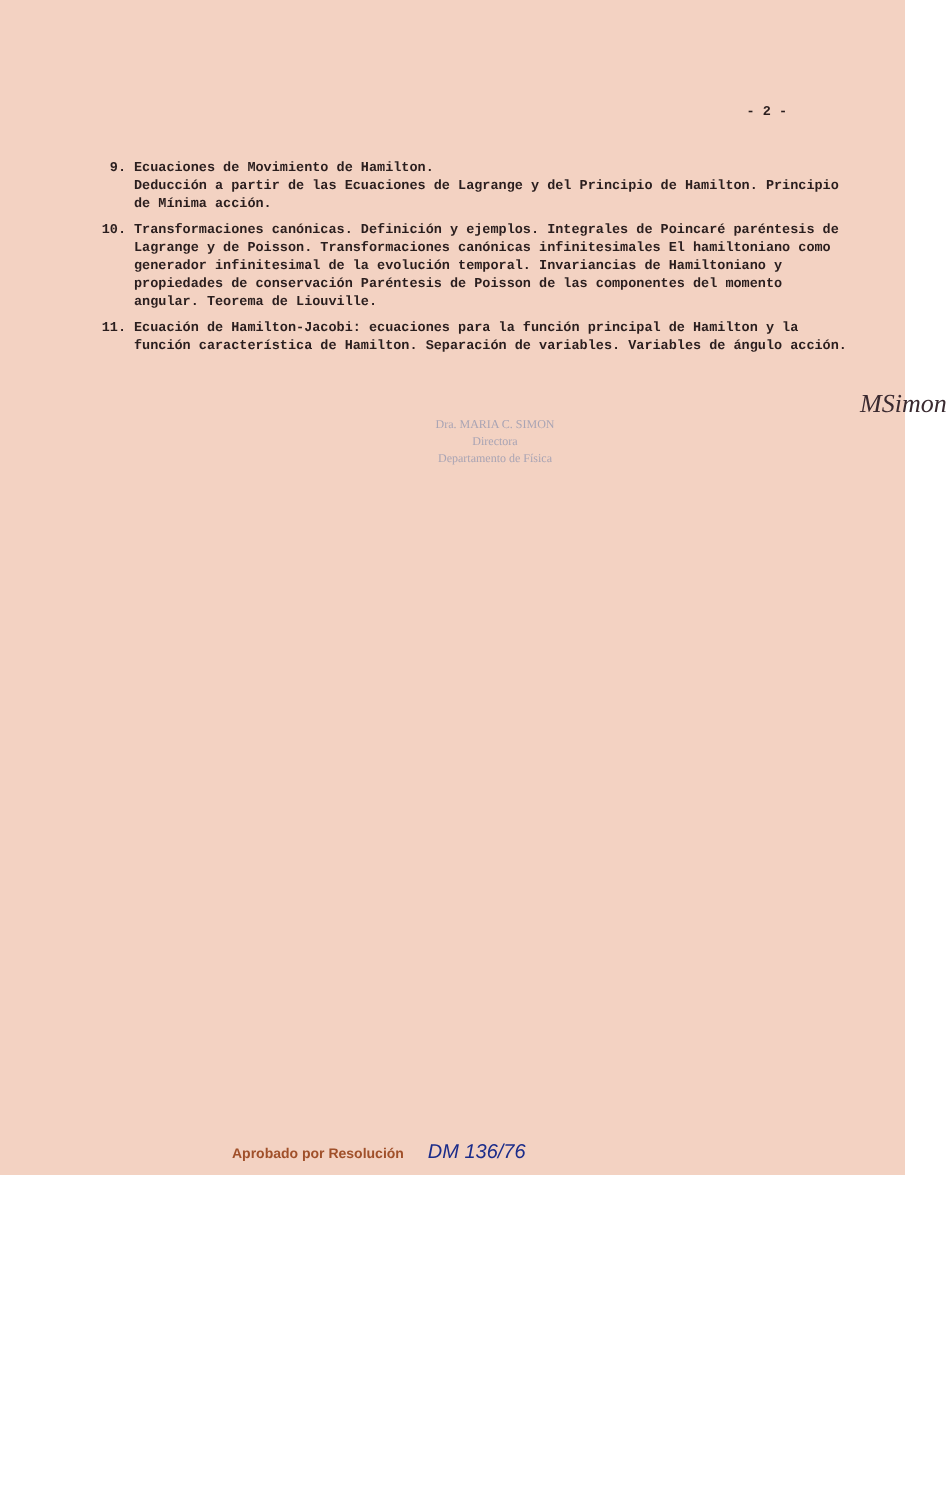- 2 -
9. Ecuaciones de Movimiento de Hamilton.
Deducción a partir de las Ecuaciones de Lagrange y del Principio de Hamilton. Principio de Mínima acción.
10. Transformaciones canónicas. Definición y ejemplos. Integrales de Poincaré paréntesis de Lagrange y de Poisson. Transformaciones canónicas infinitesimales El hamiltoniano como generador infinitesimal de la evolución temporal. Invariancias de Hamiltoniano y propiedades de conservación Paréntesis de Poisson de las componentes del momento angular. Teorema de Liouville.
11. Ecuación de Hamilton-Jacobi: ecuaciones para la función principal de Hamilton y la función característica de Hamilton. Separación de variables. Variables de ángulo acción.
MSimon
Dra. MARIA C. SIMON
Directora
Departamento de Física
Aprobado por Resolución DM 136/76